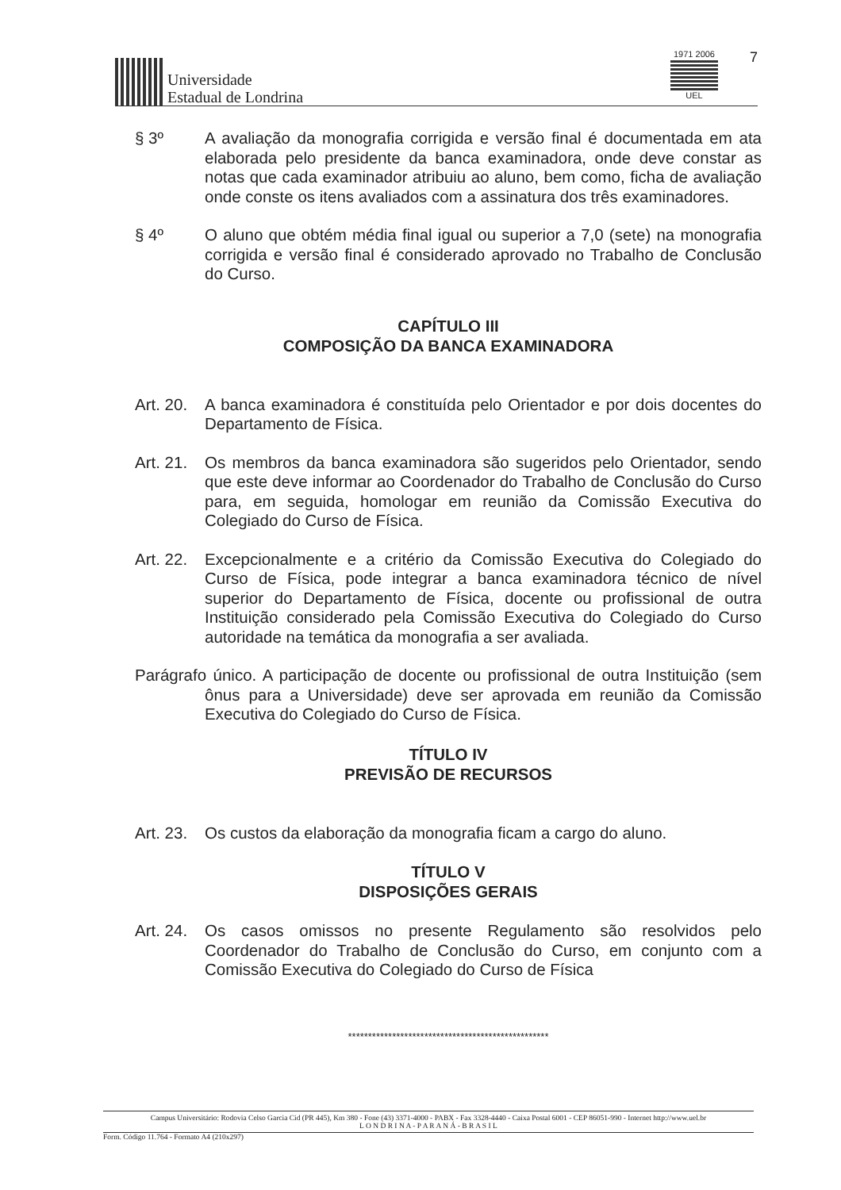Universidade
Estadual de Londrina
1971 2006
UEL
7
§ 3º A avaliação da monografia corrigida e versão final é documentada em ata elaborada pelo presidente da banca examinadora, onde deve constar as notas que cada examinador atribuiu ao aluno, bem como, ficha de avaliação onde conste os itens avaliados com a assinatura dos três examinadores.
§ 4º O aluno que obtém média final igual ou superior a 7,0 (sete) na monografia corrigida e versão final é considerado aprovado no Trabalho de Conclusão do Curso.
CAPÍTULO III
COMPOSIÇÃO DA BANCA EXAMINADORA
Art. 20.
A banca examinadora é constituída pelo Orientador e por dois docentes do Departamento de Física.
Art. 21.
Os membros da banca examinadora são sugeridos pelo Orientador, sendo que este deve informar ao Coordenador do Trabalho de Conclusão do Curso para, em seguida, homologar em reunião da Comissão Executiva do Colegiado do Curso de Física.
Art. 22.
Excepcionalmente e a critério da Comissão Executiva do Colegiado do Curso de Física, pode integrar a banca examinadora técnico de nível superior do Departamento de Física, docente ou profissional de outra Instituição considerado pela Comissão Executiva do Colegiado do Curso autoridade na temática da monografia a ser avaliada.
Parágrafo único. A participação de docente ou profissional de outra Instituição (sem ônus para a Universidade) deve ser aprovada em reunião da Comissão Executiva do Colegiado do Curso de Física.
TÍTULO IV
PREVISÃO DE RECURSOS
Art. 23.
Os custos da elaboração da monografia ficam a cargo do aluno.
TÍTULO V
DISPOSIÇÕES GERAIS
Art. 24.
Os casos omissos no presente Regulamento são resolvidos pelo Coordenador do Trabalho de Conclusão do Curso, em conjunto com a Comissão Executiva do Colegiado do Curso de Física
**************************************************
Campus Universitário: Rodovia Celso Garcia Cid (PR 445), Km 380 - Fone (43) 3371-4000 - PABX - Fax 3328-4440 - Caixa Postal 6001 - CEP 86051-990 - Internet http://www.uel.br
L O N D R I N A - P A R A N Á - B R A S I L
Form. Código 11.764 - Formato A4 (210x297)